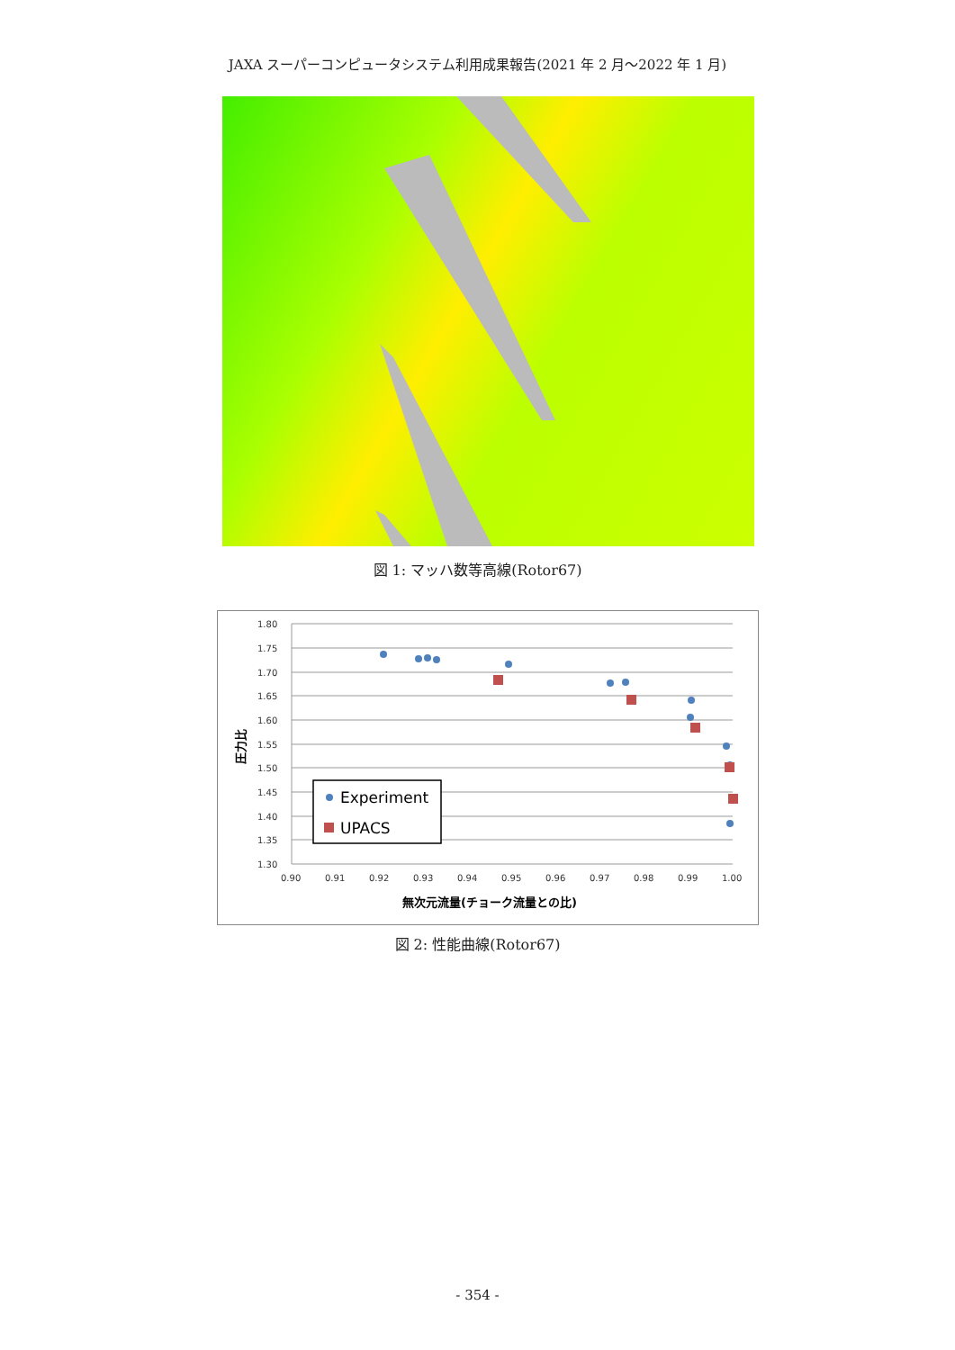JAXA スーパーコンピュータシステム利用成果報告(2021 年 2 月～2022 年 1 月)
図 1: マッハ数等高線(Rotor67)
1.80
1.75
1.70
1.65
1.60
1.55
1.50
1.45
1.40
1.35
1.30
0.90
0.91
0.92
0.93
0.94
0.95
0.96
0.97
0.98
0.99
1.00
無次元流量(チョーク流量との比)
圧力比
Experiment
UPACS
図 2: 性能曲線(Rotor67)
- 354 -